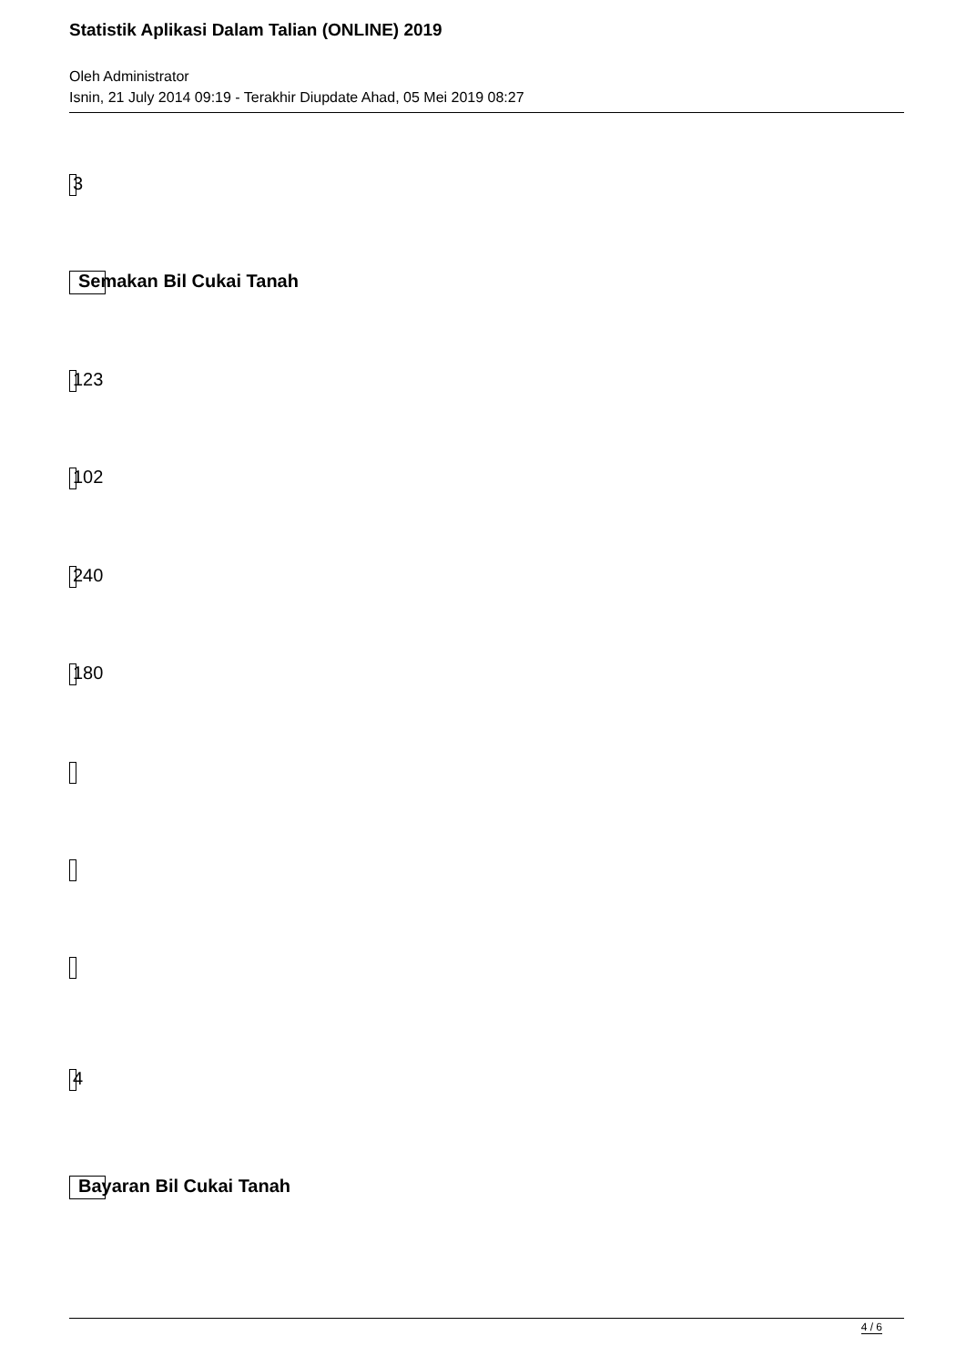Statistik Aplikasi Dalam Talian (ONLINE) 2019
Oleh Administrator
Isnin, 21 July 2014 09:19 - Terakhir Diupdate Ahad, 05 Mei 2019 08:27
3
Semakan Bil Cukai Tanah
123
102
240
180
4
Bayaran Bil Cukai Tanah
4 / 6